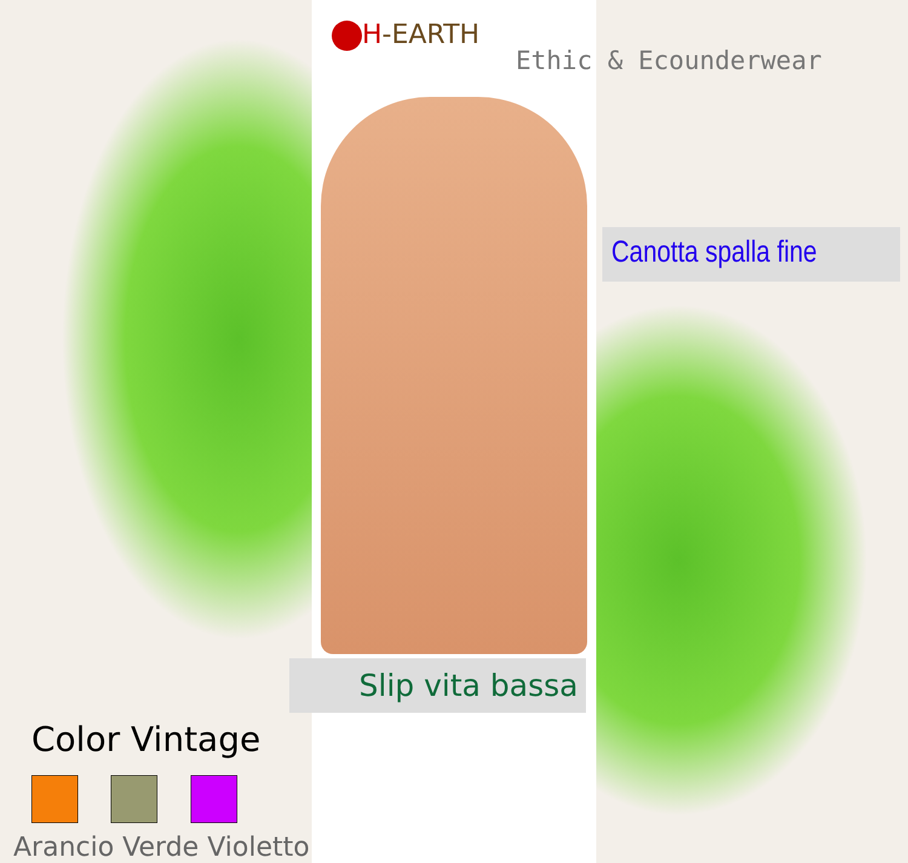H-EARTH
Ethic & Ecounderwear
Canotta spalla fine
Slip vita bassa
Color Vintage
Arancio Verde Violetto